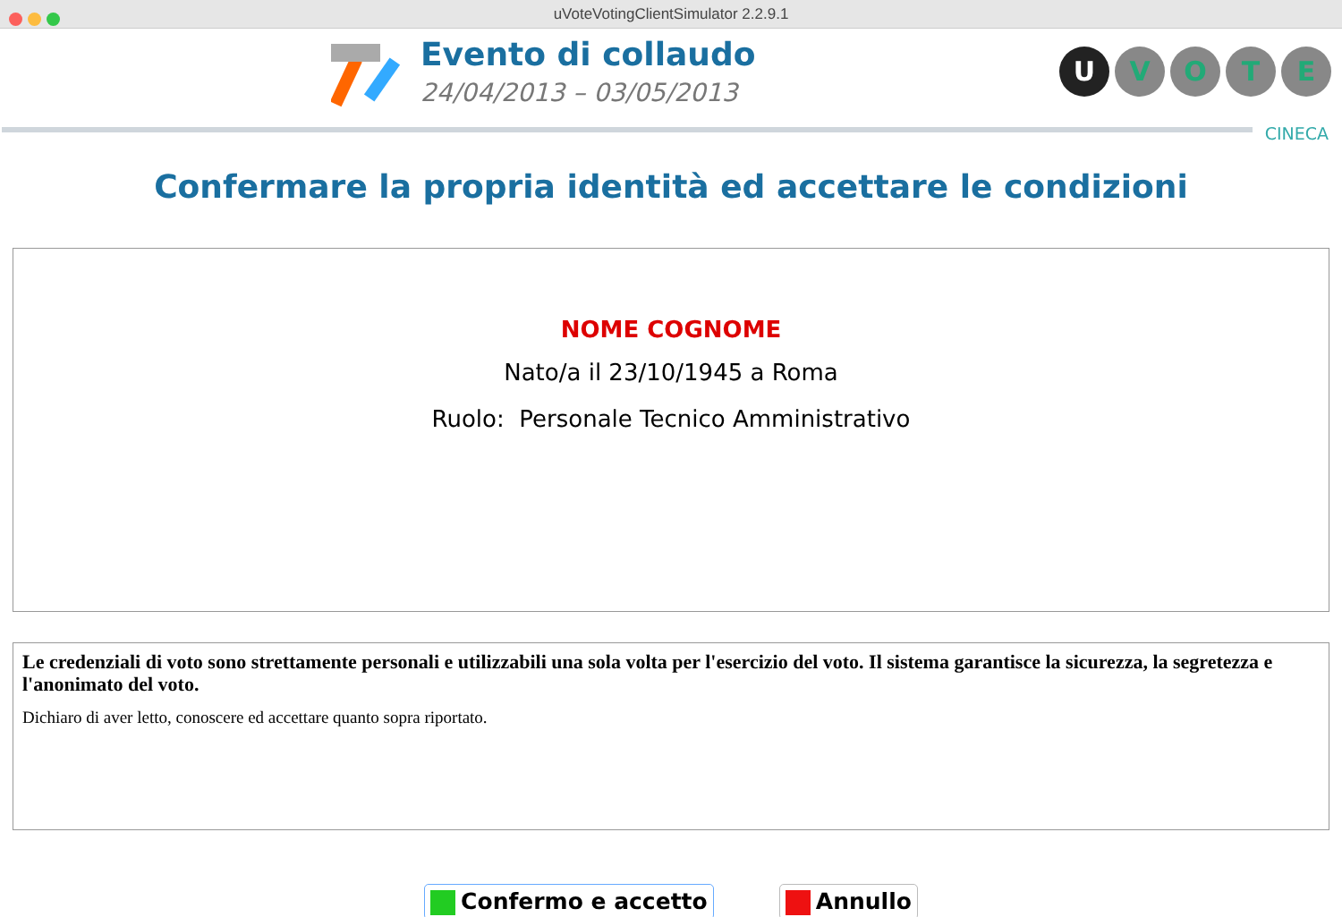uVoteVotingClientSimulator 2.2.9.1
Evento di collaudo
24/04/2013 – 03/05/2013
UVOTE
CINECA
Confermare la propria identità ed accettare le condizioni
NOME COGNOME
Nato/a il 23/10/1945 a Roma
Ruolo: Personale Tecnico Amministrativo
Le credenziali di voto sono strettamente personali e utilizzabili una sola volta per l'esercizio del voto. Il sistema garantisce la sicurezza, la segretezza e l'anonimato del voto.
Dichiaro di aver letto, conoscere ed accettare quanto sopra riportato.
Confermo e accetto Annullo